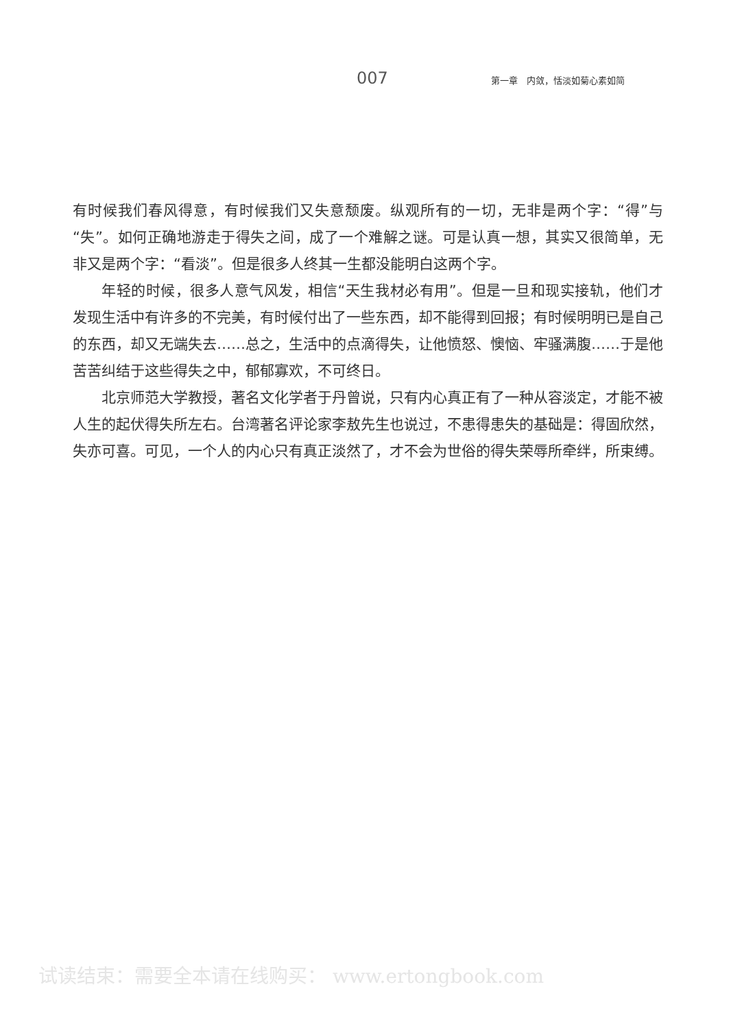007 第一章　内敛，恬淡如菊心素如简
有时候我们春风得意，有时候我们又失意颓废。纵观所有的一切，无非是两个字：“得”与“失”。如何正确地游走于得失之间，成了一个难解之谜。可是认真一想，其实又很简单，无非又是两个字：“看淡”。但是很多人终其一生都没能明白这两个字。
年轻的时候，很多人意气风发，相信“天生我材必有用”。但是一旦和现实接轨，他们才发现生活中有许多的不完美，有时候付出了一些东西，却不能得到回报；有时候明明已是自己的东西，却又无端失去……总之，生活中的点滴得失，让他愤怒、懊恼、牢骚满腹……于是他苦苦纠结于这些得失之中，郁郁寡欢，不可终日。
北京师范大学教授，著名文化学者于丹曾说，只有内心真正有了一种从容淡定，才能不被人生的起伏得失所左右。台湾著名评论家李敖先生也说过，不患得患失的基础是：得固欣然，失亦可喜。可见，一个人的内心只有真正淡然了，才不会为世俗的得失荣辱所牵绊，所束缚。
试读结束：需要全本请在线购买： www.ertongbook.com